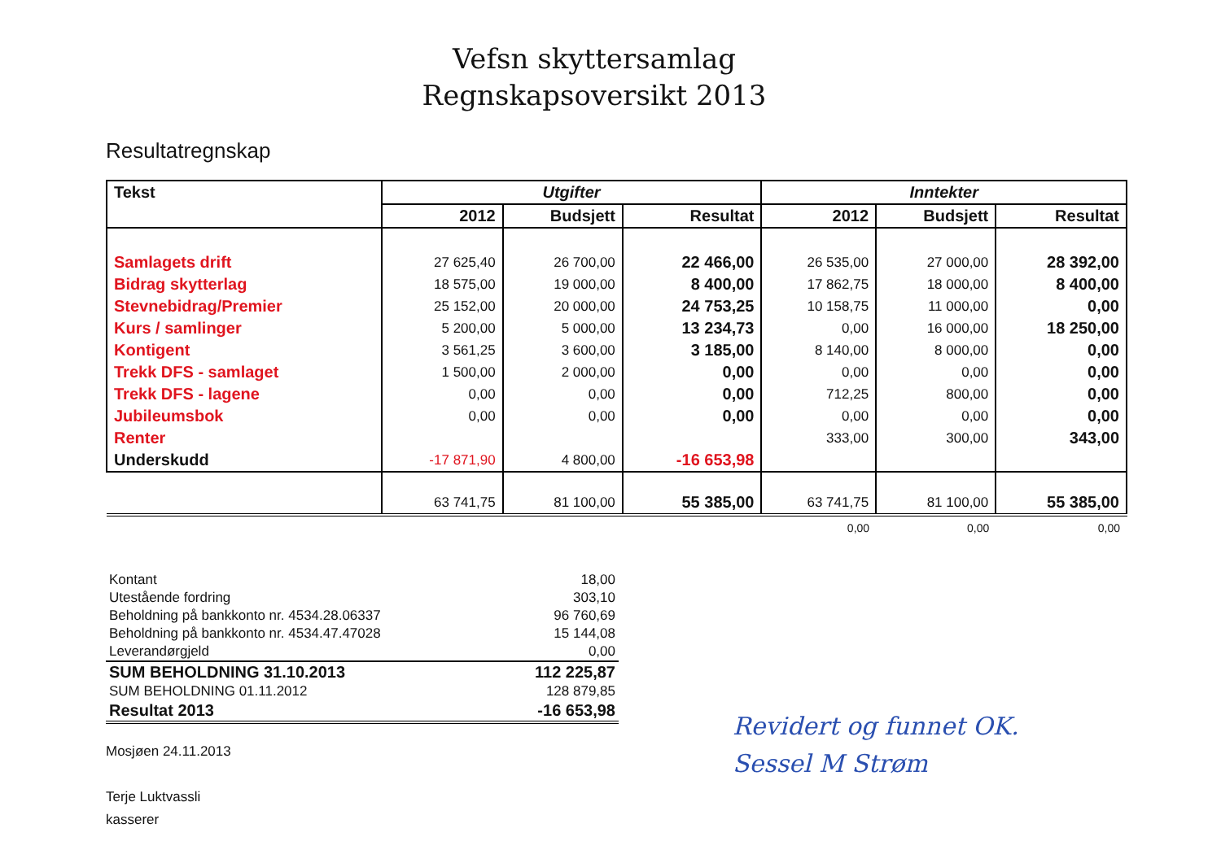Vefsn skyttersamlag
Regnskapsoversikt 2013
Resultatregnskap
| Tekst | Utgifter | | | Inntekter | | |
| --- | --- | --- | --- | --- | --- | --- |
| | 2012 | Budsjett | Resultat | 2012 | Budsjett | Resultat |
| Samlagets drift | 27 625,40 | 26 700,00 | 22 466,00 | 26 535,00 | 27 000,00 | 28 392,00 |
| Bidrag skytterlag | 18 575,00 | 19 000,00 | 8 400,00 | 17 862,75 | 18 000,00 | 8 400,00 |
| Stevnebidrag/Premier | 25 152,00 | 20 000,00 | 24 753,25 | 10 158,75 | 11 000,00 | 0,00 |
| Kurs / samlinger | 5 200,00 | 5 000,00 | 13 234,73 | 0,00 | 16 000,00 | 18 250,00 |
| Kontigent | 3 561,25 | 3 600,00 | 3 185,00 | 8 140,00 | 8 000,00 | 0,00 |
| Trekk DFS - samlaget | 1 500,00 | 2 000,00 | 0,00 | 0,00 | 0,00 | 0,00 |
| Trekk DFS - lagene | 0,00 | 0,00 | 0,00 | 712,25 | 800,00 | 0,00 |
| Jubileumsbok | 0,00 | 0,00 | 0,00 | 0,00 | 0,00 | 0,00 |
| Renter | | | | 333,00 | 300,00 | 343,00 |
| Underskudd | -17 871,90 | 4 800,00 | -16 653,98 | | | |
| | 63 741,75 | 81 100,00 | 55 385,00 | 63 741,75 | 81 100,00 | 55 385,00 |
| | | | | 0,00 | 0,00 | 0,00 |
| Kontant | 18,00 |
| Utestående fordring | 303,10 |
| Beholdning på bankkonto nr. 4534.28.06337 | 96 760,69 |
| Beholdning på bankkonto nr. 4534.47.47028 | 15 144,08 |
| Leverandørgjeld | 0,00 |
| SUM BEHOLDNING 31.10.2013 | 112 225,87 |
| SUM BEHOLDNING 01.11.2012 | 128 879,85 |
| Resultat 2013 | -16 653,98 |
Mosjøen 24.11.2013
Terje Luktvassli
kasserer
Revidert og funnet OK.
Sessel M Strøm